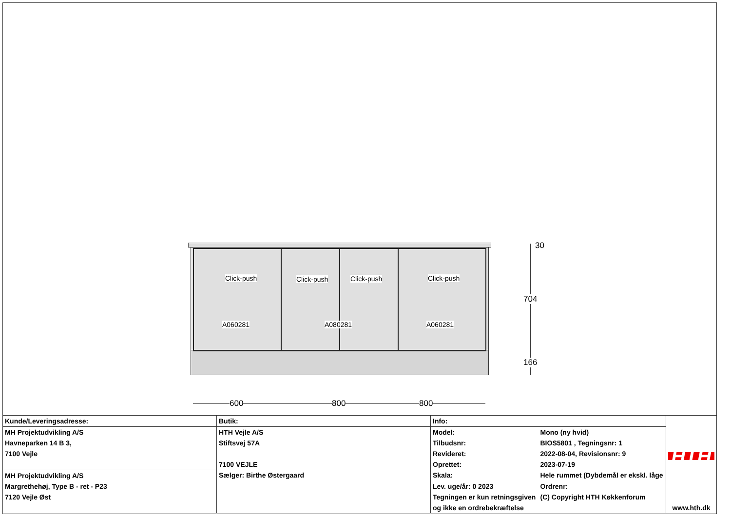Click-push Click-push Click-push Click-push
A060281 A080281 A060281
30
704
166
600 800 800
| Kunde/Leveringsadresse: | Butik: | Info: | | HTH www.hth.dk |
| MH Projektudvikling A/S | HTH Vejle A/S | Model: | Mono (ny hvid) | |
| Havneparken 14 B 3, | Stiftsvej 57A | Tilbudsnr: | BIOS5801 , Tegningsnr: 1 | |
| 7100 Vejle | | Revideret: | 2022-08-04, Revisionsnr: 9 | |
| | 7100 VEJLE | Oprettet: | 2023-07-19 | |
| MH Projektudvikling A/S | Sælger: Birthe Østergaard | Skala: | Hele rummet (Dybdemål er ekskl. låge | |
| Margrethehøj, Type B - ret - P23 | | Lev. uge/år: 0 2023 | Ordrenr: | |
| 7120 Vejle Øst | | Tegningen er kun retningsgiven | (C) Copyright HTH Køkkenforum | |
| | | og ikke en ordrebekræftelse | | |